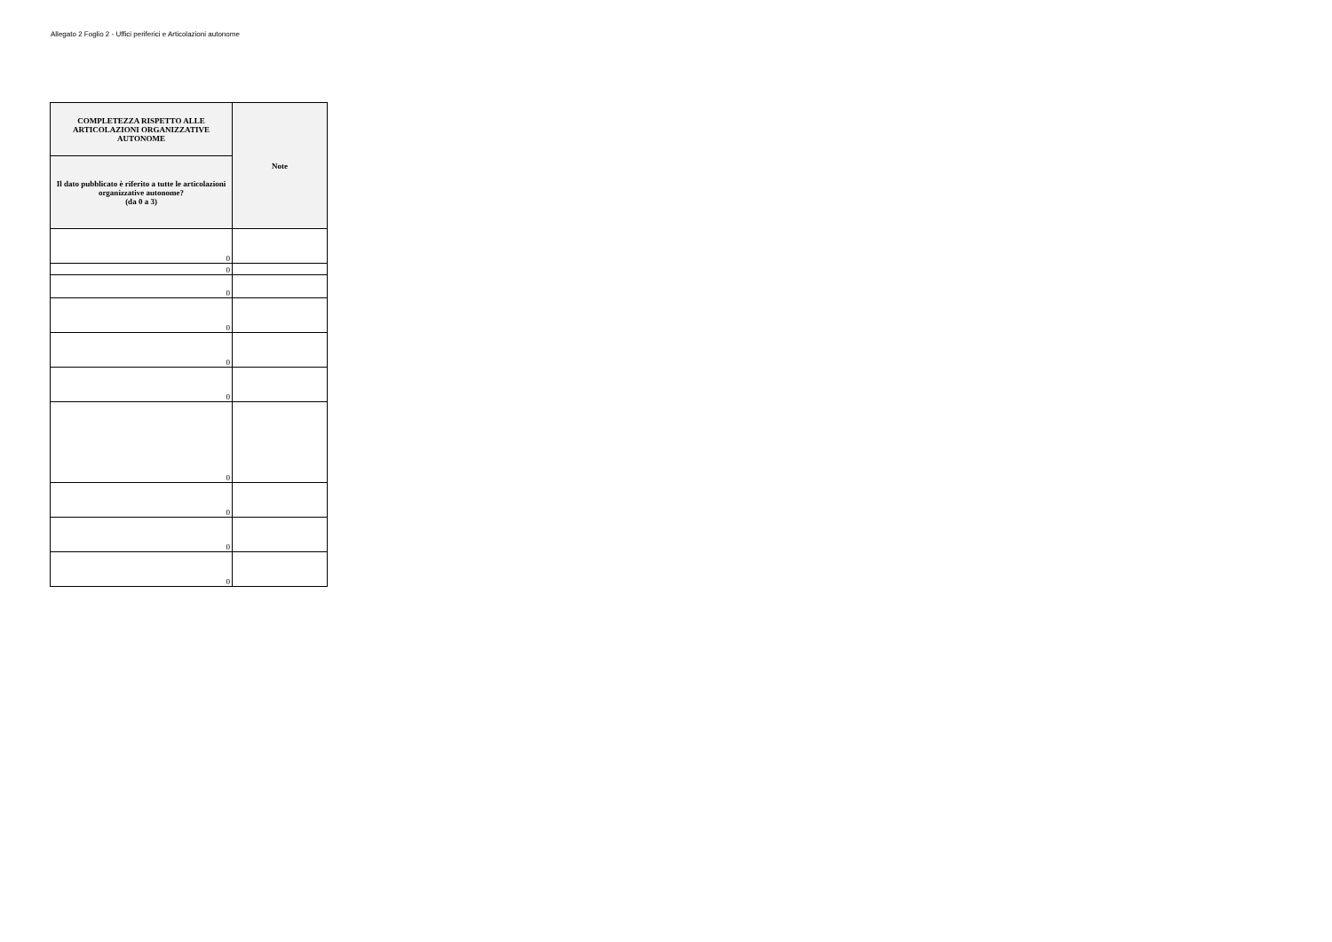Allegato 2 Foglio 2 - Uffici periferici e Articolazioni autonome
| COMPLETEZZA RISPETTO ALLE ARTICOLAZIONI ORGANIZZATIVE AUTONOME | Note |
| --- | --- |
| Il dato pubblicato è riferito a tutte le articolazioni organizzative autonome? (da 0 a 3) | |
| 0 | |
| 0 | |
| 0 | |
| 0 | |
| 0 | |
| 0 | |
| 0 | |
| 0 | |
| 0 | |
| 0 | |